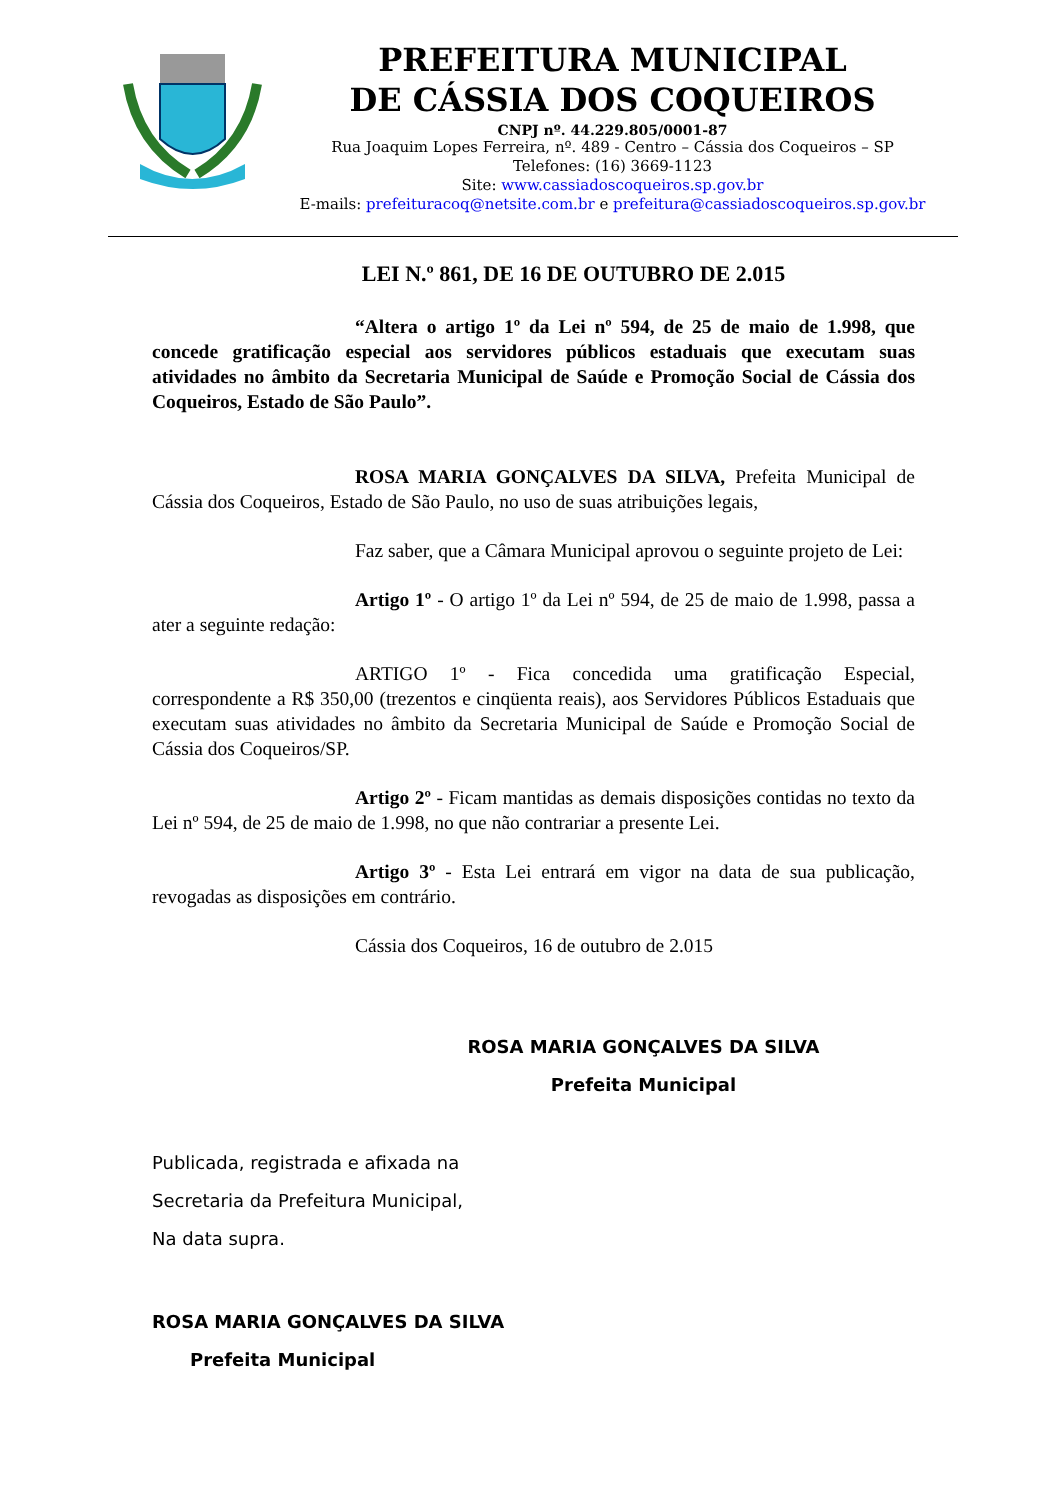PREFEITURA MUNICIPAL
DE CÁSSIA DOS COQUEIROS
CNPJ nº. 44.229.805/0001-87
Rua Joaquim Lopes Ferreira, nº. 489 - Centro – Cássia dos Coqueiros – SP
Telefones: (16) 3669-1123
Site: www.cassiadoscoqueiros.sp.gov.br
E-mails: prefeituracoq@netsite.com.br e prefeitura@cassiadoscoqueiros.sp.gov.br
LEI N.º 861, DE 16 DE OUTUBRO DE 2.015
“Altera o artigo 1º da Lei nº 594, de 25 de maio de 1.998, que concede gratificação especial aos servidores públicos estaduais que executam suas atividades no âmbito da Secretaria Municipal de Saúde e Promoção Social de Cássia dos Coqueiros, Estado de São Paulo”.
ROSA MARIA GONÇALVES DA SILVA, Prefeita Municipal de Cássia dos Coqueiros, Estado de São Paulo, no uso de suas atribuições legais,
Faz saber, que a Câmara Municipal aprovou o seguinte projeto de Lei:
Artigo 1º - O artigo 1º da Lei nº 594, de 25 de maio de 1.998, passa a ater a seguinte redação:
ARTIGO 1º - Fica concedida uma gratificação Especial, correspondente a R$ 350,00 (trezentos e cinqüenta reais), aos Servidores Públicos Estaduais que executam suas atividades no âmbito da Secretaria Municipal de Saúde e Promoção Social de Cássia dos Coqueiros/SP.
Artigo 2º - Ficam mantidas as demais disposições contidas no texto da Lei nº 594, de 25 de maio de 1.998, no que não contrariar a presente Lei.
Artigo 3º - Esta Lei entrará em vigor na data de sua publicação, revogadas as disposições em contrário.
Cássia dos Coqueiros, 16 de outubro de 2.015
ROSA MARIA GONÇALVES DA SILVA
Prefeita Municipal
Publicada, registrada e afixada na
Secretaria da Prefeitura Municipal,
Na data supra.
ROSA MARIA GONÇALVES DA SILVA
Prefeita Municipal